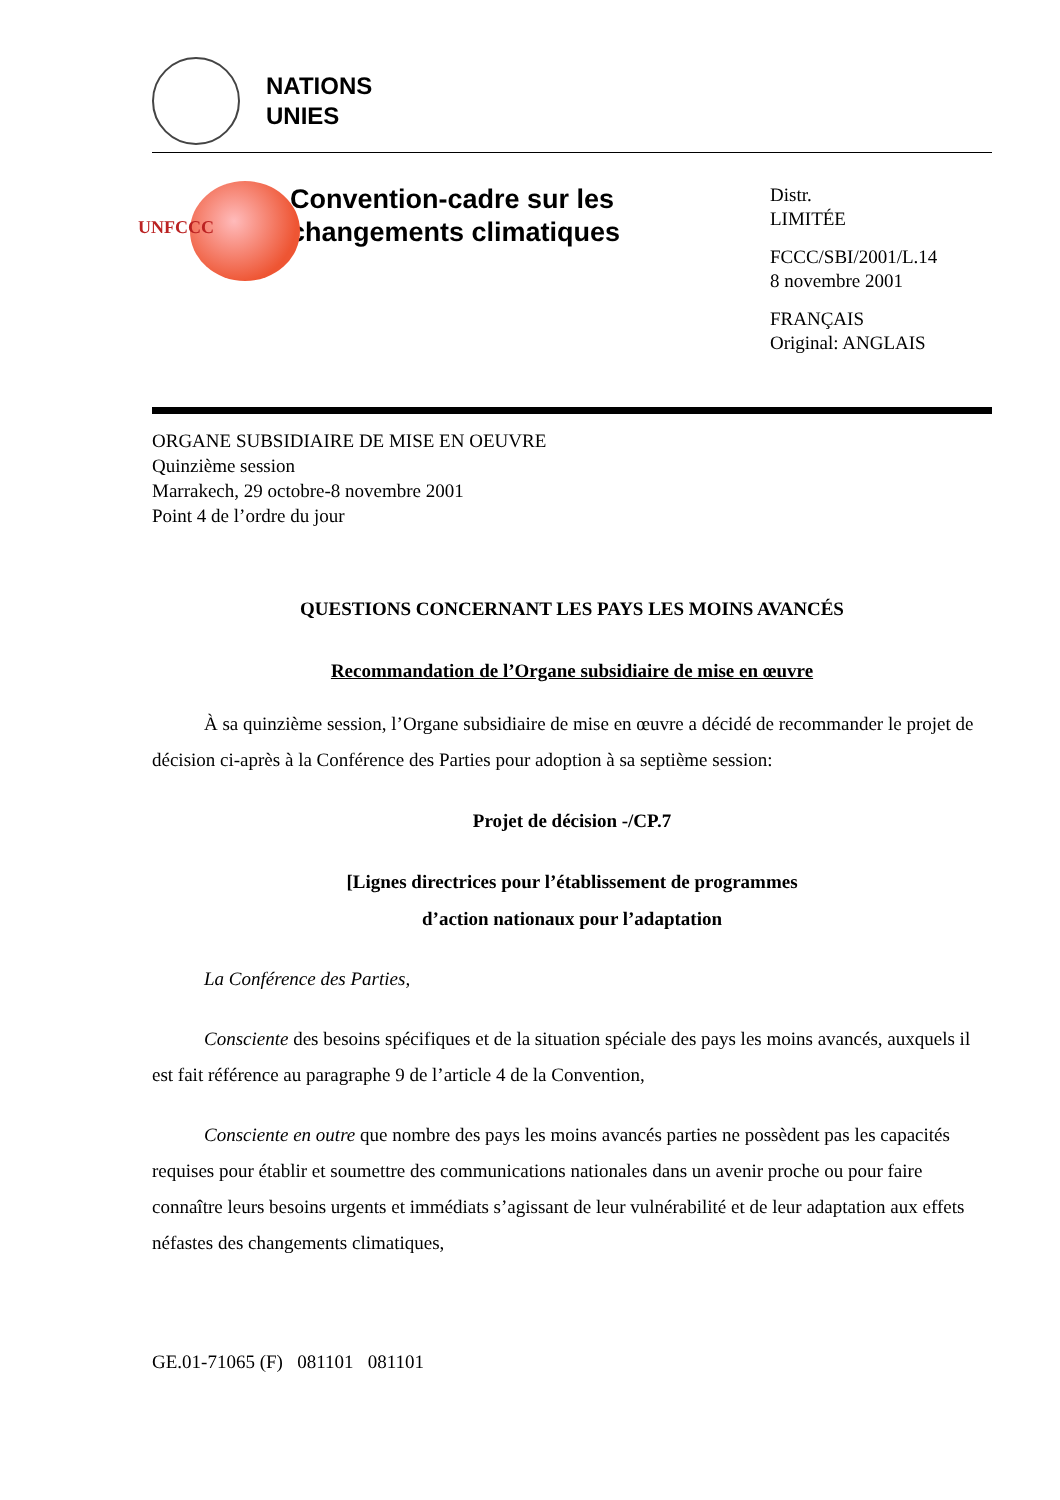NATIONS
UNIES
UNFCCC
Convention-cadre sur les changements climatiques
Distr.
LIMITÉE
FCCC/SBI/2001/L.14
8 novembre 2001
FRANÇAIS
Original: ANGLAIS
ORGANE SUBSIDIAIRE DE MISE EN OEUVRE
Quinzième session
Marrakech, 29 octobre-8 novembre 2001
Point 4 de l’ordre du jour
QUESTIONS CONCERNANT LES PAYS LES MOINS AVANCÉS
Recommandation de l’Organe subsidiaire de mise en œuvre
À sa quinzième session, l’Organe subsidiaire de mise en œuvre a décidé de recommander le projet de décision ci-après à la Conférence des Parties pour adoption à sa septième session:
Projet de décision -/CP.7
[Lignes directrices pour l’établissement de programmes
d’action nationaux pour l’adaptation
La Conférence des Parties,
Consciente des besoins spécifiques et de la situation spéciale des pays les moins avancés, auxquels il est fait référence au paragraphe 9 de l’article 4 de la Convention,
Consciente en outre que nombre des pays les moins avancés parties ne possèdent pas les capacités requises pour établir et soumettre des communications nationales dans un avenir proche ou pour faire connaître leurs besoins urgents et immédiats s’agissant de leur vulnérabilité et de leur adaptation aux effets néfastes des changements climatiques,
GE.01-71065 (F) 081101 081101